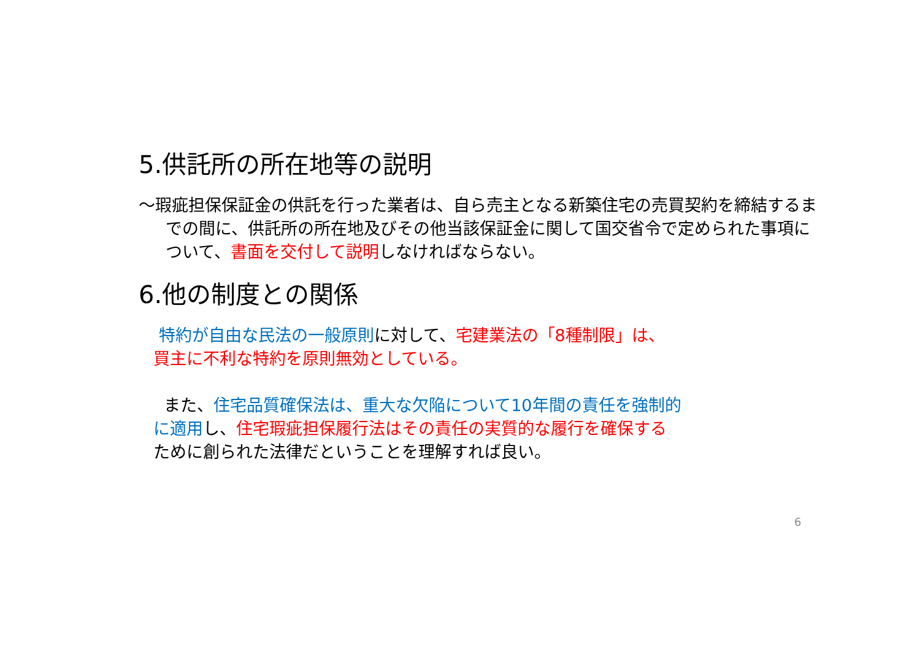5.供託所の所在地等の説明
～瑕疵担保保証金の供託を行った業者は、自ら売主となる新築住宅の売買契約を締結するまでの間に、供託所の所在地及びその他当該保証金に関して国交省令で定められた事項について、書面を交付して説明しなければならない。
6.他の制度との関係
特約が自由な民法の一般原則に対して、宅建業法の「8種制限」は、
買主に不利な特約を原則無効としている。
また、住宅品質確保法は、重大な欠陥について10年間の責任を強制的
に適用し、住宅瑕疵担保履行法はその責任の実質的な履行を確保する
ために創られた法律だということを理解すれば良い。
6